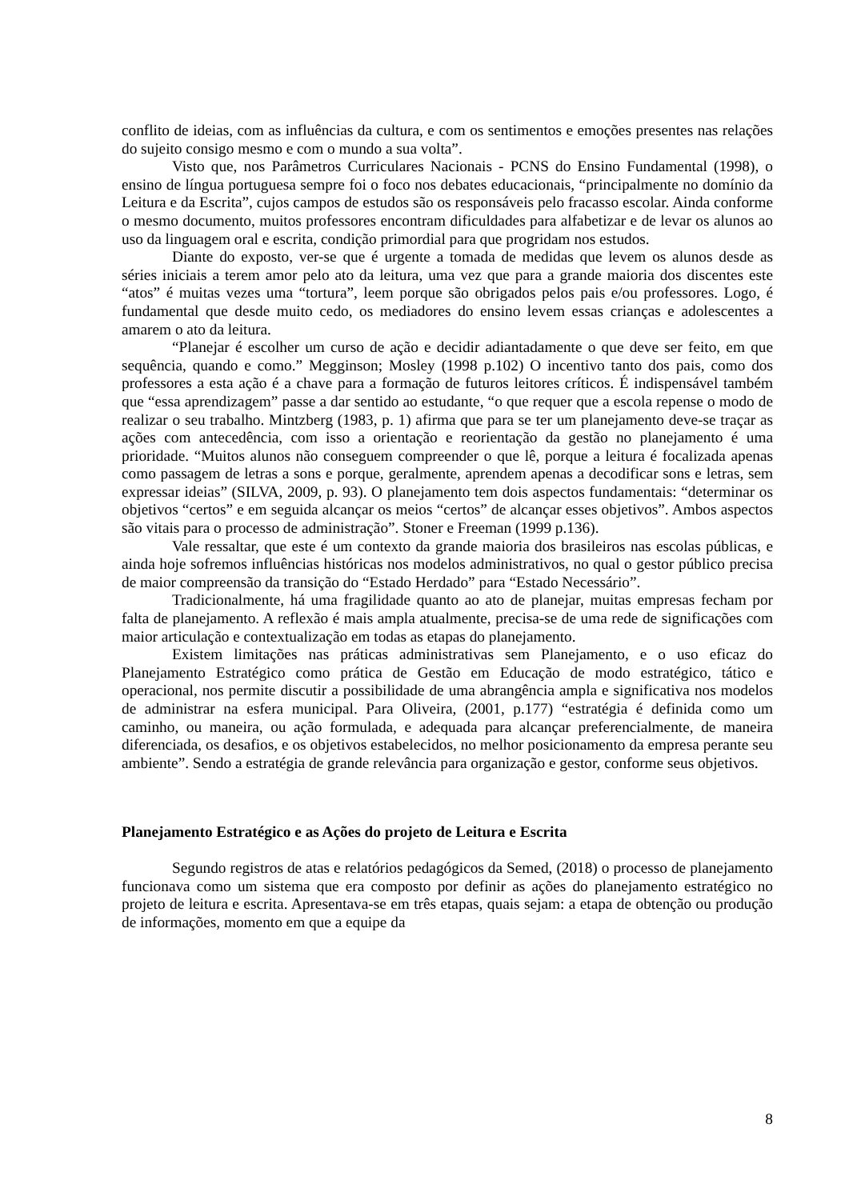conflito de ideias, com as influências da cultura, e com os sentimentos e emoções presentes nas relações do sujeito consigo mesmo e com o mundo a sua volta”.
Visto que, nos Parâmetros Curriculares Nacionais - PCNS do Ensino Fundamental (1998), o ensino de língua portuguesa sempre foi o foco nos debates educacionais, “principalmente no domínio da Leitura e da Escrita”, cujos campos de estudos são os responsáveis pelo fracasso escolar. Ainda conforme o mesmo documento, muitos professores encontram dificuldades para alfabetizar e de levar os alunos ao uso da linguagem oral e escrita, condição primordial para que progridam nos estudos.
Diante do exposto, ver-se que é urgente a tomada de medidas que levem os alunos desde as séries iniciais a terem amor pelo ato da leitura, uma vez que para a grande maioria dos discentes este “atos” é muitas vezes uma “tortura”, leem porque são obrigados pelos pais e/ou professores. Logo, é fundamental que desde muito cedo, os mediadores do ensino levem essas crianças e adolescentes a amarem o ato da leitura.
“Planejar é escolher um curso de ação e decidir adiantadamente o que deve ser feito, em que sequência, quando e como.” Megginson; Mosley (1998 p.102) O incentivo tanto dos pais, como dos professores a esta ação é a chave para a formação de futuros leitores críticos. É indispensável também que “essa aprendizagem” passe a dar sentido ao estudante, “o que requer que a escola repense o modo de realizar o seu trabalho. Mintzberg (1983, p. 1) afirma que para se ter um planejamento deve-se traçar as ações com antecedência, com isso a orientação e reorientação da gestão no planejamento é uma prioridade. “Muitos alunos não conseguem compreender o que lê, porque a leitura é focalizada apenas como passagem de letras a sons e porque, geralmente, aprendem apenas a decodificar sons e letras, sem expressar ideias” (SILVA, 2009, p. 93). O planejamento tem dois aspectos fundamentais: “determinar os objetivos “certos” e em seguida alcançar os meios “certos” de alcançar esses objetivos”. Ambos aspectos são vitais para o processo de administração”. Stoner e Freeman (1999 p.136).
Vale ressaltar, que este é um contexto da grande maioria dos brasileiros nas escolas públicas, e ainda hoje sofremos influências históricas nos modelos administrativos, no qual o gestor público precisa de maior compreensão da transição do “Estado Herdado” para “Estado Necessário”.
Tradicionalmente, há uma fragilidade quanto ao ato de planejar, muitas empresas fecham por falta de planejamento. A reflexão é mais ampla atualmente, precisa-se de uma rede de significações com maior articulação e contextualização em todas as etapas do planejamento.
Existem limitações nas práticas administrativas sem Planejamento, e o uso eficaz do Planejamento Estratégico como prática de Gestão em Educação de modo estratégico, tático e operacional, nos permite discutir a possibilidade de uma abrangência ampla e significativa nos modelos de administrar na esfera municipal. Para Oliveira, (2001, p.177) “estratégia é definida como um caminho, ou maneira, ou ação formulada, e adequada para alcançar preferencialmente, de maneira diferenciada, os desafios, e os objetivos estabelecidos, no melhor posicionamento da empresa perante seu ambiente”. Sendo a estratégia de grande relevância para organização e gestor, conforme seus objetivos.
Planejamento Estratégico e as Ações do projeto de Leitura e Escrita
Segundo registros de atas e relatórios pedagógicos da Semed, (2018) o processo de planejamento funcionava como um sistema que era composto por definir as ações do planejamento estratégico no projeto de leitura e escrita. Apresentava-se em três etapas, quais sejam: a etapa de obtenção ou produção de informações, momento em que a equipe da
8